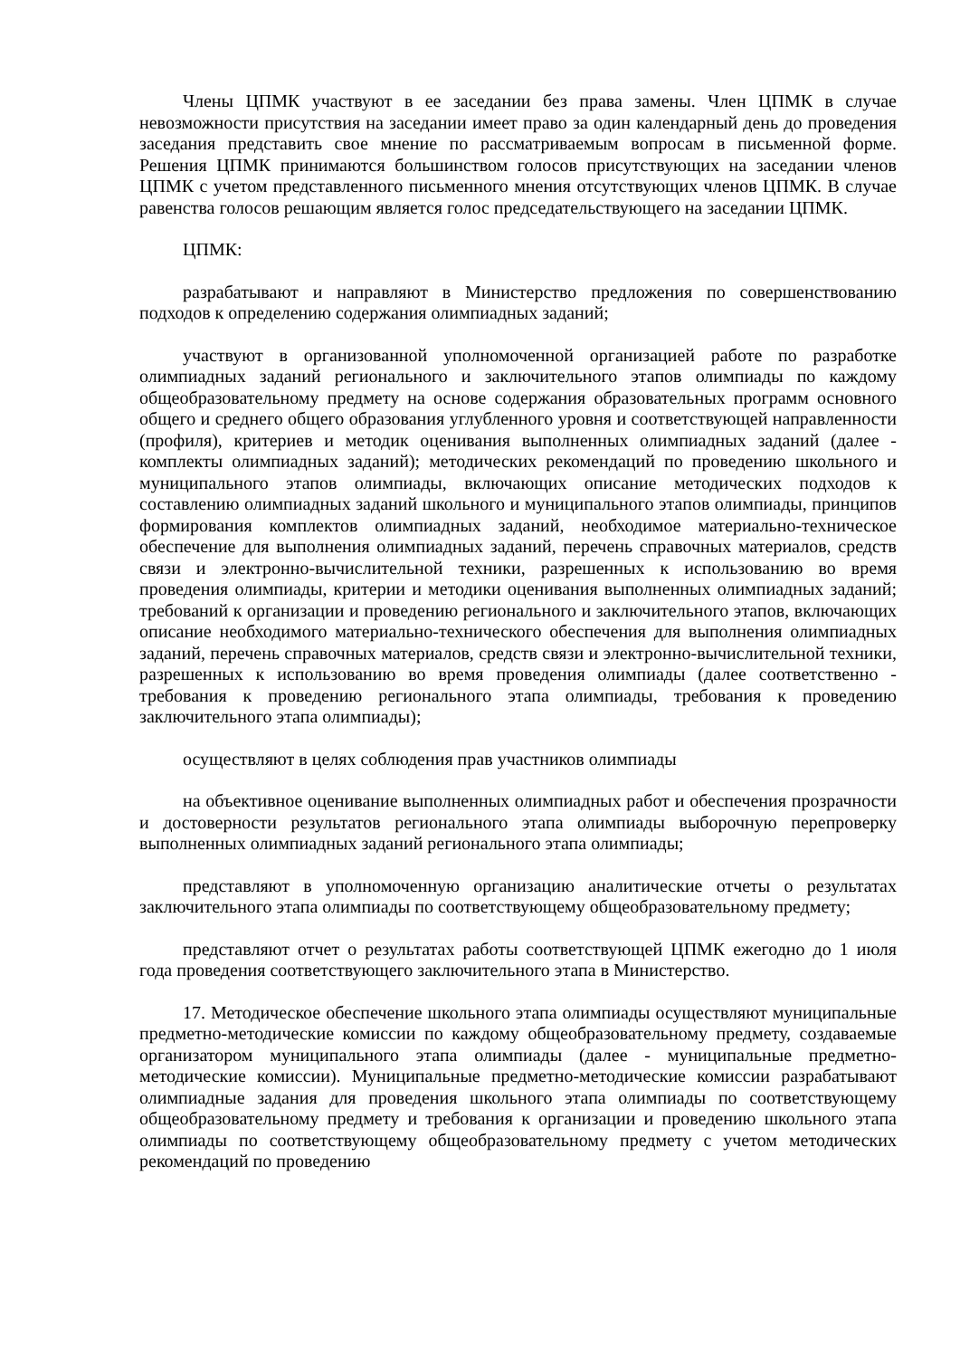Члены ЦПМК участвуют в ее заседании без права замены. Член ЦПМК в случае невозможности присутствия на заседании имеет право за один календарный день до проведения заседания представить свое мнение по рассматриваемым вопросам в письменной форме. Решения ЦПМК принимаются большинством голосов присутствующих на заседании членов ЦПМК с учетом представленного письменного мнения отсутствующих членов ЦПМК. В случае равенства голосов решающим является голос председательствующего на заседании ЦПМК.
ЦПМК:
разрабатывают и направляют в Министерство предложения по совершенствованию подходов к определению содержания олимпиадных заданий;
участвуют в организованной уполномоченной организацией работе по разработке олимпиадных заданий регионального и заключительного этапов олимпиады по каждому общеобразовательному предмету на основе содержания образовательных программ основного общего и среднего общего образования углубленного уровня и соответствующей направленности (профиля), критериев и методик оценивания выполненных олимпиадных заданий (далее - комплекты олимпиадных заданий); методических рекомендаций по проведению школьного и муниципального этапов олимпиады, включающих описание методических подходов к составлению олимпиадных заданий школьного и муниципального этапов олимпиады, принципов формирования комплектов олимпиадных заданий, необходимое материально-техническое обеспечение для выполнения олимпиадных заданий, перечень справочных материалов, средств связи и электронно-вычислительной техники, разрешенных к использованию во время проведения олимпиады, критерии и методики оценивания выполненных олимпиадных заданий; требований к организации и проведению регионального и заключительного этапов, включающих описание необходимого материально-технического обеспечения для выполнения олимпиадных заданий, перечень справочных материалов, средств связи и электронно-вычислительной техники, разрешенных к использованию во время проведения олимпиады (далее соответственно - требования к проведению регионального этапа олимпиады, требования к проведению заключительного этапа олимпиады);
осуществляют в целях соблюдения прав участников олимпиады
на объективное оценивание выполненных олимпиадных работ и обеспечения прозрачности и достоверности результатов регионального этапа олимпиады выборочную перепроверку выполненных олимпиадных заданий регионального этапа олимпиады;
представляют в уполномоченную организацию аналитические отчеты о результатах заключительного этапа олимпиады по соответствующему общеобразовательному предмету;
представляют отчет о результатах работы соответствующей ЦПМК ежегодно до 1 июля года проведения соответствующего заключительного этапа в Министерство.
17. Методическое обеспечение школьного этапа олимпиады осуществляют муниципальные предметно-методические комиссии по каждому общеобразовательному предмету, создаваемые организатором муниципального этапа олимпиады (далее - муниципальные предметно-методические комиссии). Муниципальные предметно-методические комиссии разрабатывают олимпиадные задания для проведения школьного этапа олимпиады по соответствующему общеобразовательному предмету и требования к организации и проведению школьного этапа олимпиады по соответствующему общеобразовательному предмету с учетом методических рекомендаций по проведению